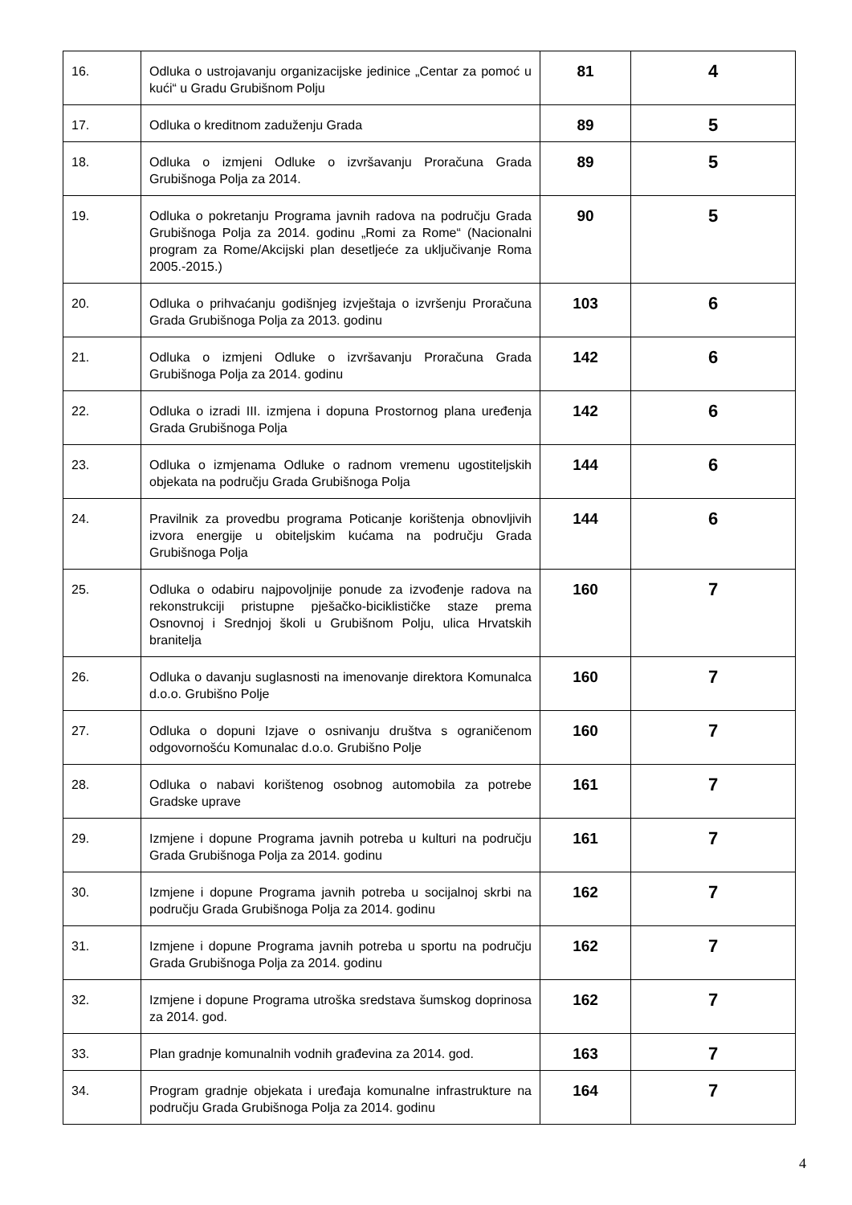| 16. | Odluka o ustrojavanju organizacijske jedinice „Centar za pomoć u kući“ u Gradu Grubišnom Polju | 81 | 4 |
| 17. | Odluka o kreditnom zaduženju Grada | 89 | 5 |
| 18. | Odluka o izmjeni Odluke o izvršavanju Proračuna Grada Grubišnoga Polja za 2014. | 89 | 5 |
| 19. | Odluka o pokretanju Programa javnih radova na području Grada Grubišnoga Polja za 2014. godinu „Romi za Rome“ (Nacionalni program za Rome/Akcijski plan desetljeće za uključivanje Roma 2005.-2015.) | 90 | 5 |
| 20. | Odluka o prihvaćanju godišnjeg izvještaja o izvršenju Proračuna Grada Grubišnoga Polja za 2013. godinu | 103 | 6 |
| 21. | Odluka o izmjeni Odluke o izvršavanju Proračuna Grada Grubišnoga Polja za 2014. godinu | 142 | 6 |
| 22. | Odluka o izradi III. izmjena i dopuna Prostornog plana uređenja Grada Grubišnoga Polja | 142 | 6 |
| 23. | Odluka o izmjenama Odluke o radnom vremenu ugostiteljskih objekata na području Grada Grubišnoga Polja | 144 | 6 |
| 24. | Pravilnik za provedbu programa Poticanje korištenja obnovljivih izvora energije u obiteljskim kućama na području Grada Grubišnoga Polja | 144 | 6 |
| 25. | Odluka o odabiru najpovoljnije ponude za izvođenje radova na rekonstrukciji pristupne pješačko-biciklističke staze prema Osnovnoj i Srednjoj školi u Grubišnom Polju, ulica Hrvatskih branitelja | 160 | 7 |
| 26. | Odluka o davanju suglasnosti na imenovanje direktora Komunalca d.o.o. Grubišno Polje | 160 | 7 |
| 27. | Odluka o dopuni Izjave o osnivanju društva s ograničenom odgovornošću Komunalac d.o.o. Grubišno Polje | 160 | 7 |
| 28. | Odluka o nabavi korištenog osobnog automobila za potrebe Gradske uprave | 161 | 7 |
| 29. | Izmjene i dopune Programa javnih potreba u kulturi na području Grada Grubišnoga Polja za 2014. godinu | 161 | 7 |
| 30. | Izmjene i dopune Programa javnih potreba u socijalnoj skrbi na području Grada Grubišnoga Polja za 2014. godinu | 162 | 7 |
| 31. | Izmjene i dopune Programa javnih potreba u sportu na području Grada Grubišnoga Polja za 2014. godinu | 162 | 7 |
| 32. | Izmjene i dopune Programa utroška sredstava šumskog doprinosa za 2014. god. | 162 | 7 |
| 33. | Plan gradnje komunalnih vodnih građevina za 2014. god. | 163 | 7 |
| 34. | Program gradnje objekata i uređaja komunalne infrastrukture na području Grada Grubišnoga Polja za 2014. godinu | 164 | 7 |
4